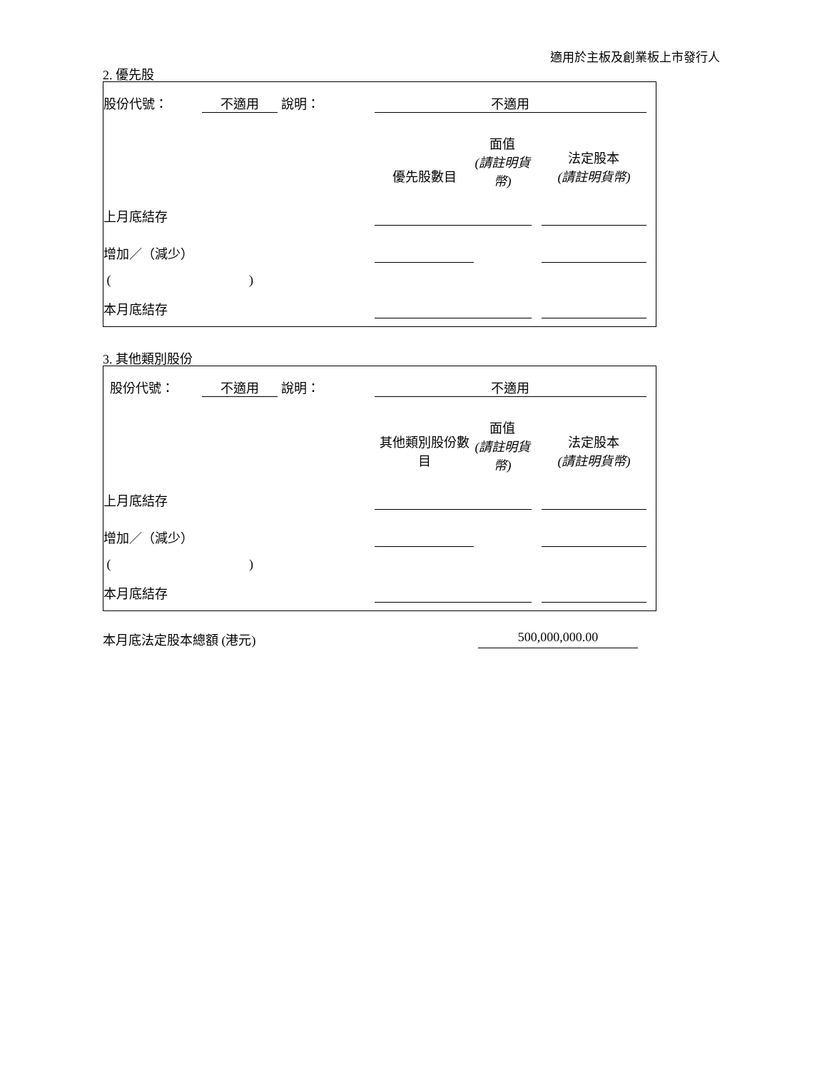適用於主板及創業板上市發行人
2. 優先股
| 股份代號： | 不適用 | 說明： | 不適用 | | | | |
| | | | 優先股數目 | 面值 (請註明貨 幣) | | 法定股本 (請註明貨幣) | |
| 上月底結存 | | | | | | | |
| 增加／（減少） | | | | | | | |
| ( ) | | | | | | | |
| 本月底結存 | | | | | | | |
3. 其他類別股份
| 股份代號： | 不適用 | 說明： | 不適用 | | | | |
| | | | 其他類別股份數 目 | 面值 (請註明貨 幣) | | 法定股本 (請註明貨幣) | |
| 上月底結存 | | | | | | | |
| 增加／（減少） | | | | | | | |
| ( ) | | | | | | | |
| 本月底結存 | | | | | | | |
本月底法定股本總額 (港元) 500,000,000.00